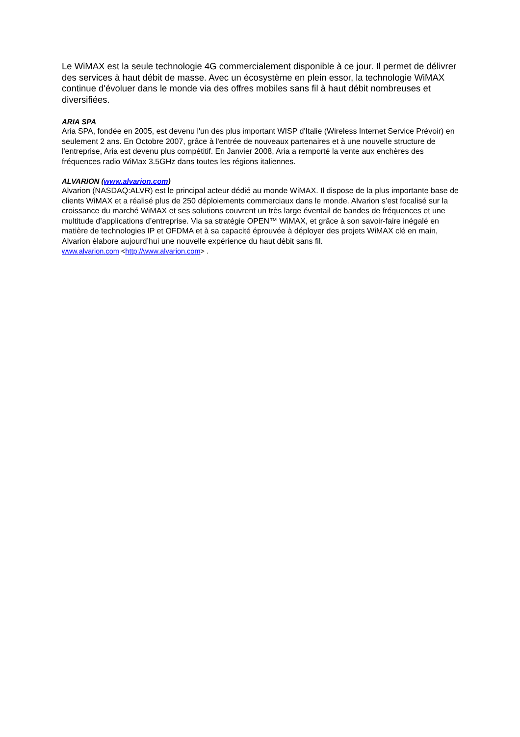Le WiMAX est la seule technologie 4G commercialement disponible à ce jour. Il permet de délivrer des services à haut débit de masse. Avec un écosystème en plein essor, la technologie WiMAX continue d'évoluer dans le monde via des offres mobiles sans fil à haut débit nombreuses et diversifiées.
ARIA SPA
Aria SPA, fondée en 2005, est devenu l'un des plus important WISP d'Italie (Wireless Internet Service Prévoir) en seulement 2 ans. En Octobre 2007, grâce à l'entrée de nouveaux partenaires et à une nouvelle structure de l'entreprise, Aria est devenu plus compétitif. En Janvier 2008, Aria a remporté la vente aux enchères des fréquences radio WiMax 3.5GHz dans toutes les régions italiennes.
ALVARION (www.alvarion.com)
Alvarion (NASDAQ:ALVR) est le principal acteur dédié au monde WiMAX. Il dispose de la plus importante base de clients WiMAX et a réalisé plus de 250 déploiements commerciaux dans le monde. Alvarion s’est focalisé sur la croissance du marché WiMAX et ses solutions couvrent un très large éventail de bandes de fréquences et une multitude d’applications d’entreprise. Via sa stratégie OPEN™ WiMAX, et grâce à son savoir-faire inégalé en matière de technologies IP et OFDMA et à sa capacité éprouvée à déployer des projets WiMAX clé en main, Alvarion élabore aujourd’hui une nouvelle expérience du haut débit sans fil.
www.alvarion.com <http://www.alvarion.com> .